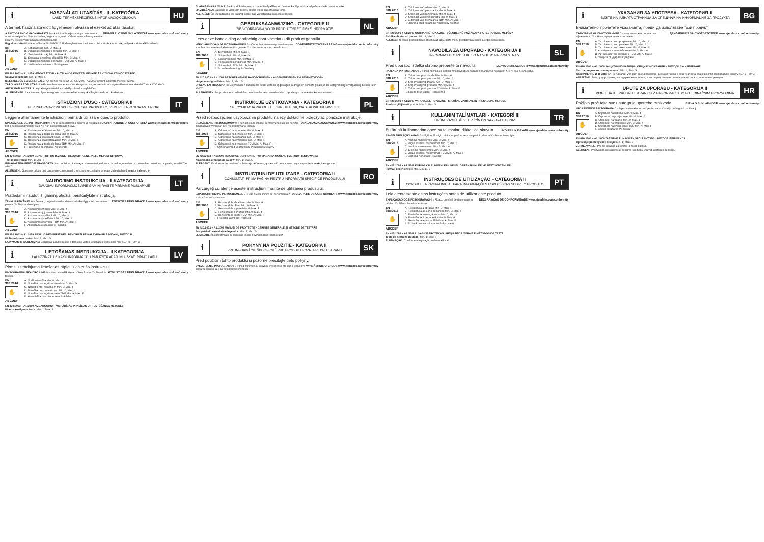i
HASZNÁLATI UTASÍTÁS - II. KATEGÓRIA
LÁSD: TERMÉKSPECIFIKUS INFORMÁCIÓK CÍMKÁJA
HU
A termék használata előtt figyelmesen olvassa el ezeket az utasításokat. MEGFELELŐSÉGI NYILATKOZAT www.ejendals.com/conformity
A PIKTOGRAMOK MAGYARÁZATA 0 = A minimális teljesítményszintet alatt az adott veszélyre X= Nem tesztelték, vagy a vizsgálati módszer nem volt megfelelő a kesztyű kivitele vagy anyaga szempontjából.
Figyelmeztetés! Ezt a terméket a EU 2016/425 által meghatározott védelem biztosítására tervezték, melynek szintje alább látható.
EN 388:2016
✋
ABCDEF
A. Kopásállóság Min. 0; Max. 4
B. Vágással szembeni ellenállás Min. 0; Max. 5
C. Szakítószilárdság Min. 0; Max. 4
D. Szúrással szembeni ellenállás Min. 0; Max. 4
E. Vágással szembeni ellenállás TDM Min. A; Max. F
F. Ütődés elleni védelem P=Megfelelt
EN 420:2003 + A1:2009 VÉDŐKESZTYŰ - ÁLTALÁNOS KÖVETELMÉNYEK ÉS VIZSGÁLATI MÓDSZEREK
Ujjügyesség teszt: Min. 1; Max. 5
ILLESZKEDÉS ÉS MÉRETEZÉS: Az összes méret az EN 420:2003+A1:2009 szerinti a követelmények szerint.
TÁROLÁS ÉS SZÁLLÍTÁS: Ideális esetben száraz és sötét környezetben, az eredeti csomagolásában tárolandó +10°C és +30°C között.
ÁRTALMATLANÍTÁS: A helyi környezetvédelmi szabályozásnak megfelelően.
ALLERGÉNEK: Ez a termék olyan anyagokat is tartalmazhat, amelyek allergiás reakciót okozhatnak.
i
ISTRUZIONI D'USO - CATEGORIA II
PER INFORMAZIONI SPECIFICHE SUL PRODOTTO, VEDERE LA PAGINA ANTERIORE
IT
Leggere attentamente le istruzioni prima di utilizzare questo prodotto. DICHIARAZIONE DI CONFORMITÀ www.ejendals.com/conformity
SPIEGAZIONE DEI PITTOGRAMMI 0 = Al di sotto del livello minimo di prestazioni per il pericolo individuale dato X= Non sottoposto alla prova.
EN 388:2016
✋
ABCDEF
A. Resistenza all'abrasione Min. 0; Max. 4
B. Resistenza al taglio da lama Min. 0; Max. 5
C. Resistenza allo strappo Min. 0; Max. 4
D. Resistenza alla perforazione Min. 0; Max. 4
E. Resistenza al taglio da lama TDM Min. A; Max. F
F. Protezione da impatto P=superato
EN 420:2003 + A1:2009 GUANTI DI PROTEZIONE - REQUISITI GENERALI E METODI DI PROVA
Test di destrezza: Min. 1; Max. 5
IMMAGAZZINAMENTO E TRASPORTO: Le condizioni di immagazzinamento ideali sono in un luogo asciutto e buio nella confezione originale, tra +10°C e +30°C.
ALLERGENI: Questo prodotto può contenere componenti che possono costituire un potenziale rischio di reazioni allergiche.
i
NAUDOJIMO INSTRUKCIJA - II KATEGORIJA
DAUGIAU INFORMACIJOS APIE GAMINĮ RASITE PIRMAME PUSLAPYJE
LT
Pradėdami naudoti šį gaminį, atidžiai perskaitykite instrukciją. ATITIKTIES DEKLARACIJA www.ejendals.com/conformity
ŽENKLŲ REIKŠMĖS 0 = Žemiau, negu minimalus charakteristikos lygmuo konkrečiam pavojui X= Nebuvo bandytas.
EN 388:2016
✋
ABCDEF
A. Atsparumas trinčiai Min. 0; Max. 4
B. Atsparumas įpjovimui Min. 0; Max. 5
C. Atsparumas plyšimui Min. 0; Max. 4
D. Atsparumas pradūrimui Min. 0; Max. 4
E. Atsparumas įpjovimui TDM Min. A; Max. F
F. Apsauga nuo smūgių P=Tinkama
EN 420:2003 + A1:2009 APSAUGINĖS PIRŠTINĖS. BENDRIEJI REIKALAVIMAI IR BANDYMŲ METODAI
Pirštų miklumo testas: Min. 1; Max. 5
LAIKYMAS IR GABENIMAS: Geriausia laikyti sausoje ir tamsioje vietoje originalioje pakuotėje nuo +10° iki +30° C.
i
LIETOŠANAS INSTRUKCIJA - II KATEGORIJA
LAI UZZINĀTU SĪKĀKU INFORMĀCIJU PAR IZSTRĀDĀJUMU, SKAT. PIRMO LAPU
LV
Pirms izstrādājuma lietošanas rūpīgi izlasiet šo instrukciju. ATBILSTĪBAS DEKLARĀCIJA www.ejendals.com/conformity
PIKTOGRAMMU SKAIDROJUMS 0 = zem minimālā aizsardzības līmeņa X= Nav ticis testēts.
EN 388:2016
✋
ABCDEF
A. Nodilumizturība Min. 0; Max. 4
B. Noturība pret iegriezumiem Min. 0; Max. 5
C. Noturība pret plīsumiem Min. 0; Max. 4
D. Noturība pret caurdūrumu Min. 0; Max. 4
E. Noturība pret iegriezumiem TDM Min. A; Max. F
F. Aizsardzība pret triecieniem P=Atbilst
EN 420:2003 + A1:2009 AIZSARGCIMDI - VISPĀRĪGĀS PRASĪBAS UN TESTĒŠANAS METODES
Pirkstu kustīguma tests: Min. 1; Max. 5
GLABĀŠANAS ILGUMS: Šajā produktā izmantoto materiālu īpašības nozīmē to, ka šī produkta kalpošanas laiku nevar noteikt.
LIKVIDĒŠANA: Saskaņā ar vietējiem tiesību aktiem vides aizsardzības jomā.
ALERGĒNI: Šis izstrādājums var saturēt vielas, kas var izraisīt alerģiskas reakcijas.
i
GEBRUIKSAANWIJZING - CATEGORIE II
ZIE VOORPAGINA VOOR PRODUCTSPECIFIEKE INFORMATIE
NL
Lees deze handleiding aandachtig door voordat u dit product gebruikt. CONFORMITEITSVERKLARING www.ejendals.com/conformity
VERKLARING VAN DE PICTOGRAMMEN 0 = Onder het minimum prestatieniveau voor het desbetreffend afzonderlijke gevaar X = Niet onderworpen aan de test.
EN 388:2016
✋
ABCDEF
A. Slijtvastheid Min. 0; Max. 4
B. Snijvastheid Min. 0; Max. 5
C. Scheurvastheid Min. 0; Max. 4
D. Perforatiebestendigheid Min. 0; Max. 4
E. Snijvastheid TDM Min. A; Max. F
F. Schokbescherming P=Geslaagd
EN 420:2003 + A1:2009 BESCHERMENDE HANDSCHOENEN - ALGEMENE EISEN EN TESTMETHODEN
Vingervaardigheidstest: Min. 1; Max. 5
OPSLAG EN TRANSPORT: De producten kunnen het beste worden opgeslagen in droge en donkere plaats, in de oorspronkelijke verpakking tussen +10° - +30°C.
ALLERGENEN: Dit product kan onderdelen bevatten die een potentieel risico op allergische reacties kunnen vormen.
i
INSTRUKCJE UŻYTKOWANIA - KATEGORIA II
SPECYFIKACJA PRODUKTU ZNAJDUJE SIĘ NA STRONIE PIERWSZEJ
PL
Przed rozpoczęciem użytkowania produktu należy dokładnie przeczytać poniższe instrukcje. DEKLARACJA ZGODNOŚCI www.ejendals.com/conformity
OBJAŚNIENIE PIKTOGRAMÓW 0 = poziom skuteczności ochrony znajduje się poniżej minimalnych wymagań X = Nie poddawano testom.
EN 388:2016
✋
ABCDEF
A. Odporność na ścieranie Min. 0; Max. 4
B. Odporność na przecięcie Min. 0; Max. 5
C. Odporność na rozdarcie Min. 0; Max. 4
D. Odporność na przekłucie Min. 0; Max. 4
E. Odporność na przecięcie TDM Min. A; Max. F
F. Ochrona przed uderzeniami P=wynik pozytywny
EN 420:2003 + A1:2009 RĘKAWICE OCHRONNE - WYMAGANIA OGÓLNE I METODY TESTOWANIA
Klasyfikacja zręczności palców: Min. 1; Max. 5
ALERGENY: Produkt może zawierać substancje, które mogą stanowić potencjalne ryzyko wywołania reakcji alergicznej.
i
INSTRUCȚIUNI DE UTILIZARE - CATEGORIA II
CONSULTAȚI PRIMA PAGINĂ PENTRU INFORMAȚII SPECIFICE PRODUSULUI
RO
Parcurgeți cu atenție aceste instrucțiuni înainte de utilizarea produsului. DECLARAȚIE DE CONFORMITATE www.ejendals.com/conformity
EXPLICAȚII PRIVIND PICTOGRAMELE 0 = Sub nivelul minim de performanță X = Nu a fost supus testului.
EN 388:2016
✋
ABCDEF
A. Rezistență la abraziune Min. 0; Max. 4
B. Rezistență la tăiere Min. 0; Max. 5
C. Rezistență la rupere Min. 0; Max. 4
D. Rezistență la perforare Min. 0; Max. 4
E. Rezistență la tăiere TDM Min. A; Max. F
F. Protecție la impact P=Reușit
EN 420:2003 + A1:2009 MĂNUȘI DE PROTECȚIE - CERINȚE GENERALE ȘI METODE DE TESTARE
Test privind dexteritatea degetelor: Min. 1; Max. 5
ELIMINARE: În conformitate cu legislația locală privind mediul înconjurător.
i
POKYNY NA POUŽITIE - KATEGÓRIA II
PRE INFORMÁCIE ŠPECIFICKÉ PRE PRODUKT POZRI PREDNÚ STRANU
SK
Pred použitím tohto produktu si pozorne prečítajte tieto pokyny. VYHLÁSENIE O ZHODE www.ejendals.com/conformity
VYSVETLENIE PIKTOGRAMOV 0 = Pod minimálnou úrovňou výkonnosti pre dané jednotlivé nebezpečenstvo X = Nebolo podrobené testu.
EN 388:2016
✋
ABCDEF
A. Odolnosť voči oderu Min. 0; Max. 4
B. Odolnosť voči prerezaniu Min. 0; Max. 5
C. Odolnosť voči roztrhnutiu Min. 0; Max. 4
D. Odolnosť voči prepichnutiu Min. 0; Max. 4
E. Odolnosť voči prerezaniu TDM Min. A; Max. F
F. Ochrana pred nárazom P=Úspešný prechod
EN 420:2003 + A1:2009 OCHRANNÉ RUKAVICE - VŠEOBECNÉ POŽIADAVKY A TESTOVACIE METÓDY
Skúška obratnosti prstov: Min. 1; Max. 5
ALERGÉNY: Tento produkt môže obsahovať látky, ktoré môžu predstavovať riziko alergických reakcií.
i
NAVODILA ZA UPORABO - KATEGORIJA II
INFORMACIJE O IZDELKU SO NA VOLJO NA PRVI STRANI
SL
Pred uporabo izdelka skrbno preberite ta navodila. IZJAVA O SKLADNOSTI www.ejendals.com/conformity
RAZLAGA PIKTOGRAMOV 0 = Pod najmanjšo stopnjo zmogljivosti za podano posamezno nevarnost X = Ni bilo preizkušeno.
EN 388:2016
✋
ABCDEF
A. Odpornost proti obrabi Min. 0; Max. 4
B. Odpornost proti prerezu Min. 0; Max. 5
C. Odpornost proti trganju Min. 0; Max. 4
D. Odpornost proti prebodu Min. 0; Max. 4
E. Odpornost proti prerezu TDM Min. A; Max. F
F. Zaščita pred udarci P=Ustrezno
EN 420:2003 + A1:2009 VAROVALNE ROKAVICE - SPLOŠNE ZAHTEVE IN PRESKUSNE METODE
Preskus gibljivosti prstov: Min. 1; Max. 5
i
KULLANIM TALİMATLARI - KATEGORİ II
ÜRÜNE ÖZGÜ BİLGİLER İÇİN ÖN SAYFAYA BAKINIZ
TR
Bu ürünü kullanmadan önce bu talimatları dikkatlice okuyun. UYGUNLUK BEYANI www.ejendals.com/conformity
SİMGELERİN AÇIKLAMASI 0 = İlgili tehlike için minimum performans seviyesinin altında X= Test edilmemiştir.
EN 388:2016
✋
ABCDEF
A. Aşınma mukavemeti Min. 0; Max. 4
B. Bıçak kesmesi mukavemeti Min. 0; Max. 5
C. Yırtılma mukavemeti Min. 0; Max. 4
D. Delinme mukavemeti Min. 0; Max. 4
E. Bıçak kesmesi mukavemeti TDM Min. A; Max. F
F. Çarpıma Koruması P=Geçer
EN 420:2003 + A1:2009 KORUYUCU ELDİVENLER - GENEL GEREKSİNİMLER VE TEST YÖNTEMLERİ
Parmak becerisi testi: Min. 1; Max. 5
i
INSTRUÇÕES DE UTILIZAÇÃO - CATEGORIA II
CONSULTE A PÁGINA INICIAL PARA INFORMAÇÕES ESPECÍFICAS SOBRE O PRODUTO
PT
Leia atentamente estas instruções antes de utilizar este produto. DECLARAÇÃO DE CONFORMIDADE www.ejendals.com/conformity
EXPLICAÇÃO DOS PICTOGRAMAS 0 = Abaixo do nível de desempenho mínimo X= Não submetido ao teste.
EN 388:2016
✋
ABCDEF
A. Resistência à abrasão Min. 0; Max. 4
B. Resistência ao corte de lâmina Min. 0; Max. 5
C. Resistência ao rasgamento Min. 0; Max. 4
D. Resistência à perfuração Min. 0; Max. 4
E. Resistência ao corte TDM Min. A; Max. F
F. Proteção contra o impacto P=Aprovado
EN 420:2003 + A1:2009 LUVAS DE PROTEÇÃO - REQUISITOS GERAIS E MÉTODOS DE TESTE
Teste de destreza de dedo: Min. 1; Max. 5
ELIMINAÇÃO: Conforme a legislação ambiental local.
i
УКАЗАНИЯ ЗА УПОТРЕБА - КАТЕГОРИЯ II
ВИЖТЕ НАЧАЛНАТА СТРАНИЦА ЗА СПЕЦИФИЧНА ИНФОРМАЦИЯ ЗА ПРОДУКТА
BG
Внимателно прочетете указанията, преди да използвате този продукт. ДЕКЛАРАЦИЯ ЗА СЪОТВЕТСТВИЕ www.ejendals.com/conformity
ТЪЛКУВАНЕ НА ПИКТОГРАМИТЕ 0 = под минималното ниво на ефективност X = Не е подложен на изпитване.
EN 388:2016
✋
ABCDEF
А. Устойчивост на протриване Min. 0; Max. 4
Б. Устойчивост на срязване Min. 0; Max. 5
В. Устойчивост на разкъсване Min. 0; Max. 4
Г. Устойчивост на пробиване Min. 0; Max. 4
Д. Устойчивост на срязване TDM Min. A; Max. F
Е. Защита от удар P=Издържан
EN 420:2003 + A1:2009 ЗАЩИТНИ РЪКАВИЦИ - ОБЩИ ИЗИСКВАНИЯ И МЕТОДИ ЗА ИЗПИТВАНЕ
Тест за подвижност на пръстите: Min. 1; Max. 5
СЪХРАНЕНИЕ И ТРАНСПОРТ: Идеални условия за съхранение на сухо и тъмно в оригиналната опаковка при температура между +10° и +30°C.
АЛЕРГЕНИ: Този продукт може да съдържа компоненти, които представляват потенциален риск от алергични реакции.
i
UPUTE ZA UPORABU - KATEGORIJA II
POGLEDAJTE PREDNJU STRANICU ZA INFORMACIJE O POJEDINAČNIM PROIZVODIMA
HR
Pažljivo pročitajte ove upute prije upotrebe proizvoda. IZJAVA O SUKLADNOSTI www.ejendals.com/conformity
OBJAŠNJENJE PIKTOGRAMA 0 = Ispod minimalne razine performansi X = Nije podvrgnuto ispitivanju.
EN 388:2016
✋
ABCDEF
A. Otpornost na habanje Min. 0; Max. 4
B. Otpornost na presjecanje Min. 0; Max. 5
C. Otpornost na trganje Min. 0; Max. 4
D. Otpornost na probijanje Min. 0; Max. 4
E. Otpornost na presjecanje TDM Min. A; Max. F
F. Zaštita od udarca P= prolaz
EN 420:2003 + A1:2009 ZAŠTITNE RUKAVICE - OPĆI ZAHTJEVI I METODE ISPITIVANJA
Ispitivanje pokretljivosti prstiju: Min. 1; Max. 5
ZBRINJAVANJE: Prema lokalnim zakonima o zaštiti okoliša.
ALERGENI: Proizvod može sadržavati dijelove koji mogu izazvati alergijske reakcije.